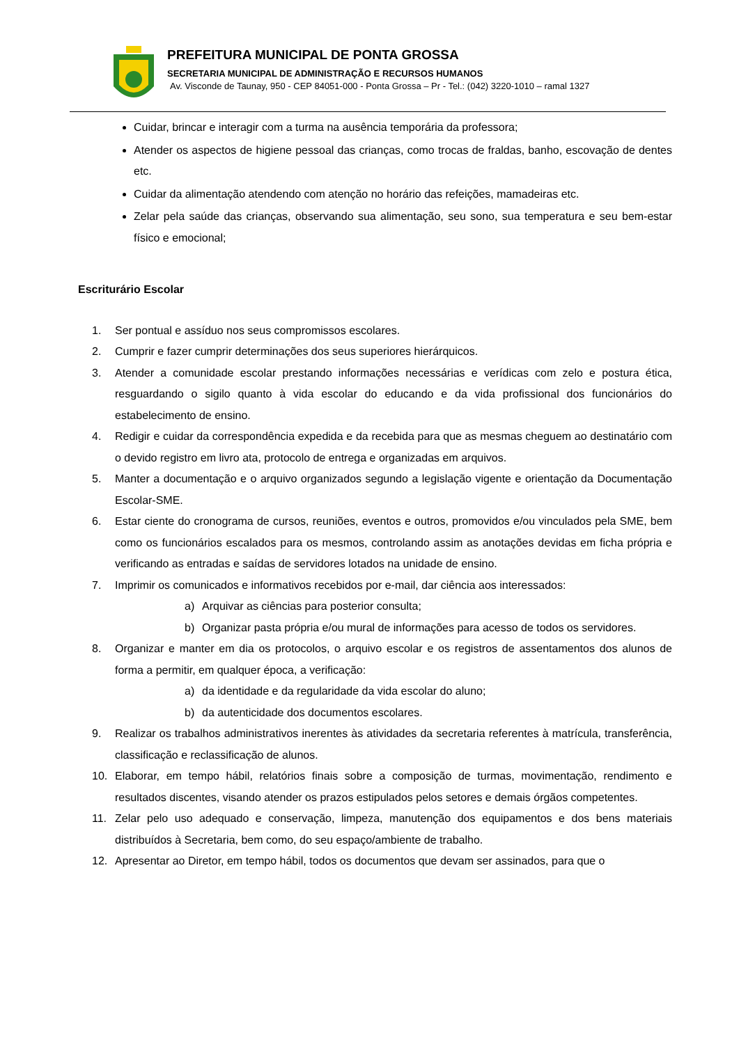PREFEITURA MUNICIPAL DE PONTA GROSSA
SECRETARIA MUNICIPAL DE ADMINISTRAÇÃO E RECURSOS HUMANOS
Av. Visconde de Taunay, 950 - CEP 84051-000 - Ponta Grossa – Pr - Tel.: (042) 3220-1010 – ramal 1327
Cuidar, brincar e interagir com a turma na ausência temporária da professora;
Atender os aspectos de higiene pessoal das crianças, como trocas de fraldas, banho, escovação de dentes etc.
Cuidar da alimentação atendendo com atenção no horário das refeições, mamadeiras etc.
Zelar pela saúde das crianças, observando sua alimentação, seu sono, sua temperatura e seu bem-estar físico e emocional;
Escriturário Escolar
1. Ser pontual e assíduo nos seus compromissos escolares.
2. Cumprir e fazer cumprir determinações dos seus superiores hierárquicos.
3. Atender a comunidade escolar prestando informações necessárias e verídicas com zelo e postura ética, resguardando o sigilo quanto à vida escolar do educando e da vida profissional dos funcionários do estabelecimento de ensino.
4. Redigir e cuidar da correspondência expedida e da recebida para que as mesmas cheguem ao destinatário com o devido registro em livro ata, protocolo de entrega e organizadas em arquivos.
5. Manter a documentação e o arquivo organizados segundo a legislação vigente e orientação da Documentação Escolar-SME.
6. Estar ciente do cronograma de cursos, reuniões, eventos e outros, promovidos e/ou vinculados pela SME, bem como os funcionários escalados para os mesmos, controlando assim as anotações devidas em ficha própria e verificando as entradas e saídas de servidores lotados na unidade de ensino.
7. Imprimir os comunicados e informativos recebidos por e-mail, dar ciência aos interessados:
a) Arquivar as ciências para posterior consulta;
b) Organizar pasta própria e/ou mural de informações para acesso de todos os servidores.
8. Organizar e manter em dia os protocolos, o arquivo escolar e os registros de assentamentos dos alunos de forma a permitir, em qualquer época, a verificação:
a) da identidade e da regularidade da vida escolar do aluno;
b) da autenticidade dos documentos escolares.
9. Realizar os trabalhos administrativos inerentes às atividades da secretaria referentes à matrícula, transferência, classificação e reclassificação de alunos.
10. Elaborar, em tempo hábil, relatórios finais sobre a composição de turmas, movimentação, rendimento e resultados discentes, visando atender os prazos estipulados pelos setores e demais órgãos competentes.
11. Zelar pelo uso adequado e conservação, limpeza, manutenção dos equipamentos e dos bens materiais distribuídos à Secretaria, bem como, do seu espaço/ambiente de trabalho.
12. Apresentar ao Diretor, em tempo hábil, todos os documentos que devam ser assinados, para que o